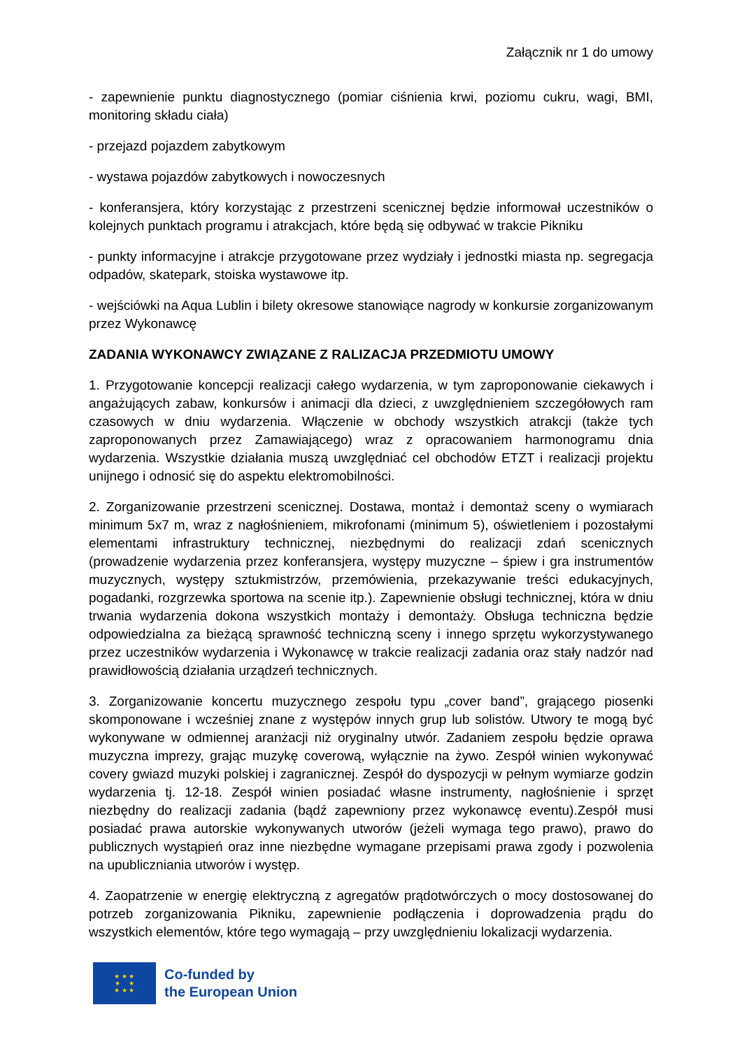Załącznik nr 1 do umowy
- zapewnienie punktu diagnostycznego (pomiar ciśnienia krwi, poziomu cukru, wagi, BMI, monitoring składu ciała)
- przejazd pojazdem zabytkowym
- wystawa pojazdów zabytkowych i nowoczesnych
- konferansjera, który korzystając z przestrzeni scenicznej będzie informował uczestników o kolejnych punktach programu i atrakcjach, które będą się odbywać w trakcie Pikniku
- punkty informacyjne i atrakcje przygotowane przez wydziały i jednostki miasta np. segregacja odpadów, skatepark, stoiska wystawowe itp.
- wejściówki na Aqua Lublin i bilety okresowe stanowiące nagrody w konkursie zorganizowanym przez Wykonawcę
ZADANIA WYKONAWCY ZWIĄZANE Z RALIZACJA PRZEDMIOTU UMOWY
1. Przygotowanie koncepcji realizacji całego wydarzenia, w tym zaproponowanie ciekawych i angażujących zabaw, konkursów i animacji dla dzieci, z uwzględnieniem szczegółowych ram czasowych w dniu wydarzenia. Włączenie w obchody wszystkich atrakcji (także tych zaproponowanych przez Zamawiającego) wraz z opracowaniem harmonogramu dnia wydarzenia. Wszystkie działania muszą uwzględniać cel obchodów ETZT i realizacji projektu unijnego i odnosić się do aspektu elektromobilności.
2. Zorganizowanie przestrzeni scenicznej. Dostawa, montaż i demontaż sceny o wymiarach minimum 5x7 m, wraz z nagłośnieniem, mikrofonami (minimum 5), oświetleniem i pozostałymi elementami infrastruktury technicznej, niezbędnymi do realizacji zdań scenicznych (prowadzenie wydarzenia przez konferansjera, występy muzyczne – śpiew i gra instrumentów muzycznych, występy sztukmistrzów, przemówienia, przekazywanie treści edukacyjnych, pogadanki, rozgrzewka sportowa na scenie itp.). Zapewnienie obsługi technicznej, która w dniu trwania wydarzenia dokona wszystkich montaży i demontaży. Obsługa techniczna będzie odpowiedzialna za bieżącą sprawność techniczną sceny i innego sprzętu wykorzystywanego przez uczestników wydarzenia i Wykonawcę w trakcie realizacji zadania oraz stały nadzór nad prawidłowością działania urządzeń technicznych.
3. Zorganizowanie koncertu muzycznego zespołu typu „cover band”, grającego piosenki skomponowane i wcześniej znane z występów innych grup lub solistów. Utwory te mogą być wykonywane w odmiennej aranżacji niż oryginalny utwór. Zadaniem zespołu będzie oprawa muzyczna imprezy, grając muzykę coverową, wyłącznie na żywo. Zespół winien wykonywać covery gwiazd muzyki polskiej i zagranicznej. Zespół do dyspozycji w pełnym wymiarze godzin wydarzenia tj. 12-18. Zespół winien posiadać własne instrumenty, nagłośnienie i sprzęt niezbędny do realizacji zadania (bądź zapewniony przez wykonawcę eventu).Zespół musi posiadać prawa autorskie wykonywanych utworów (jeżeli wymaga tego prawo), prawo do publicznych wystąpień oraz inne niezbędne wymagane przepisami prawa zgody i pozwolenia na upubliczniania utworów i występ.
4. Zaopatrzenie w energię elektryczną z agregatów prądotwórczych o mocy dostosowanej do potrzeb zorganizowania Pikniku, zapewnienie podłączenia i doprowadzenia prądu do wszystkich elementów, które tego wymagają – przy uwzględnieniu lokalizacji wydarzenia.
★ ★ ★
★ ★
★ ★ ★
Co-funded by
the European Union